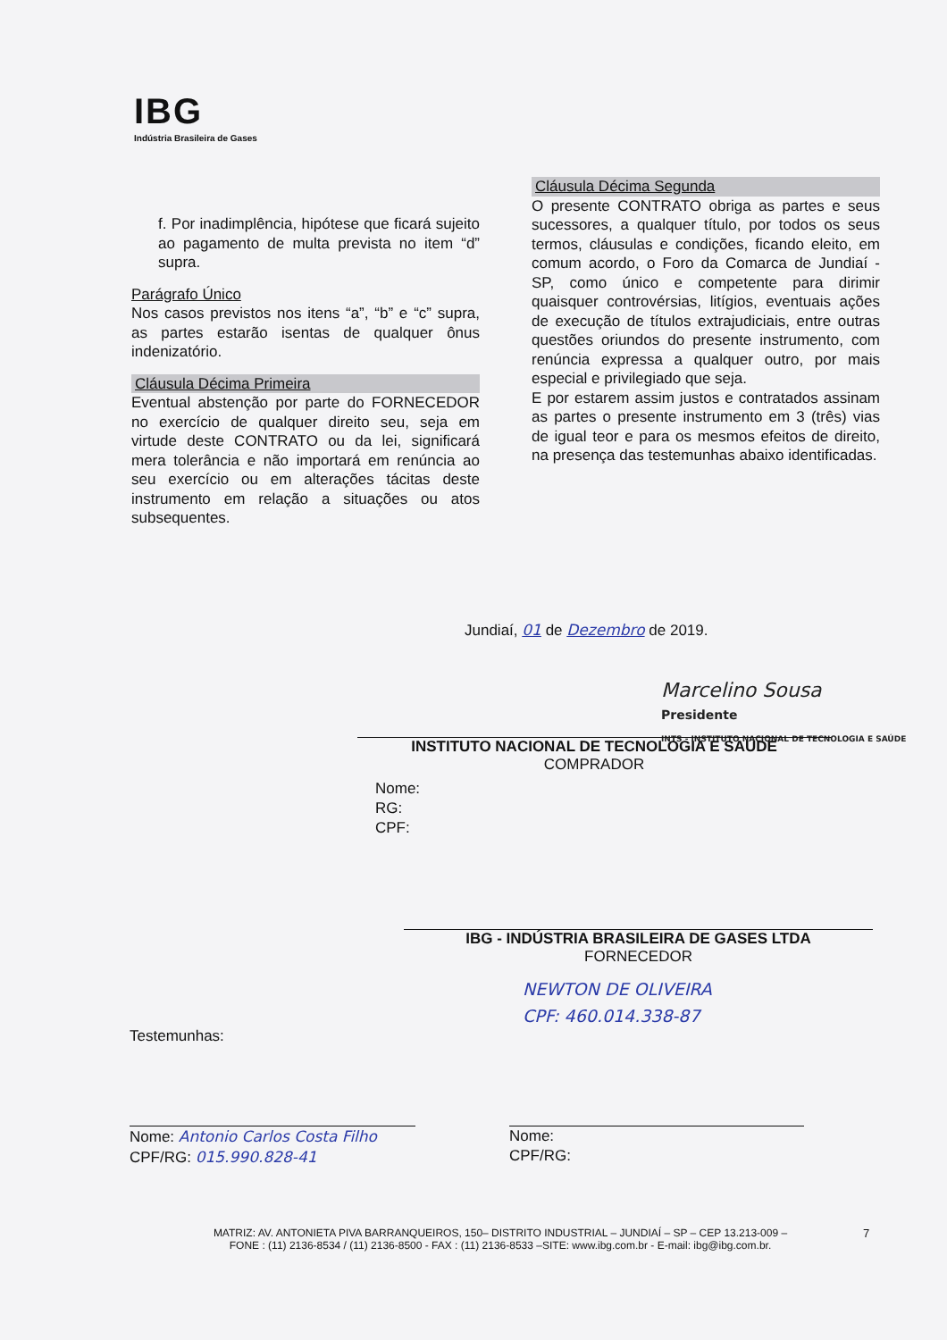IBG
Indústria Brasileira de Gases
f. Por inadimplência, hipótese que ficará sujeito ao pagamento de multa prevista no item “d” supra.
Parágrafo Único
Nos casos previstos nos itens “a”, “b” e “c” supra, as partes estarão isentas de qualquer ônus indenizatório.
Cláusula Décima Primeira
Eventual abstenção por parte do FORNECEDOR no exercício de qualquer direito seu, seja em virtude deste CONTRATO ou da lei, significará mera tolerância e não importará em renúncia ao seu exercício ou em alterações tácitas deste instrumento em relação a situações ou atos subsequentes.
Cláusula Décima Segunda
O presente CONTRATO obriga as partes e seus sucessores, a qualquer título, por todos os seus termos, cláusulas e condições, ficando eleito, em comum acordo, o Foro da Comarca de Jundiaí - SP, como único e competente para dirimir quaisquer controvérsias, litígios, eventuais ações de execução de títulos extrajudiciais, entre outras questões oriundos do presente instrumento, com renúncia expressa a qualquer outro, por mais especial e privilegiado que seja.
E por estarem assim justos e contratados assinam as partes o presente instrumento em 3 (três) vias de igual teor e para os mesmos efeitos de direito, na presença das testemunhas abaixo identificadas.
Jundiaí, 01 de Dezembro de 2019.
Marcelino Sousa
Presidente
INTS - INSTITUTO NACIONAL DE TECNOLOGIA E SAÚDE
INSTITUTO NACIONAL DE TECNOLOGIA E SAUDE
COMPRADOR
Nome:
RG:
CPF:
IBG - INDÚSTRIA BRASILEIRA DE GASES LTDA
FORNECEDOR
NEWTON DE OLIVEIRA
CPF: 460.014.338-87
Testemunhas:
Nome: Antonio Carlos Costa Filho
CPF/RG: 015.990.828-41
Nome:
CPF/RG:
MATRIZ: AV. ANTONIETA PIVA BARRANQUEIROS, 150– DISTRITO INDUSTRIAL – JUNDIAÍ – SP – CEP 13.213-009 –
FONE : (11) 2136-8534 / (11) 2136-8500 - FAX : (11) 2136-8533 –SITE: www.ibg.com.br - E-mail: ibg@ibg.com.br.
7